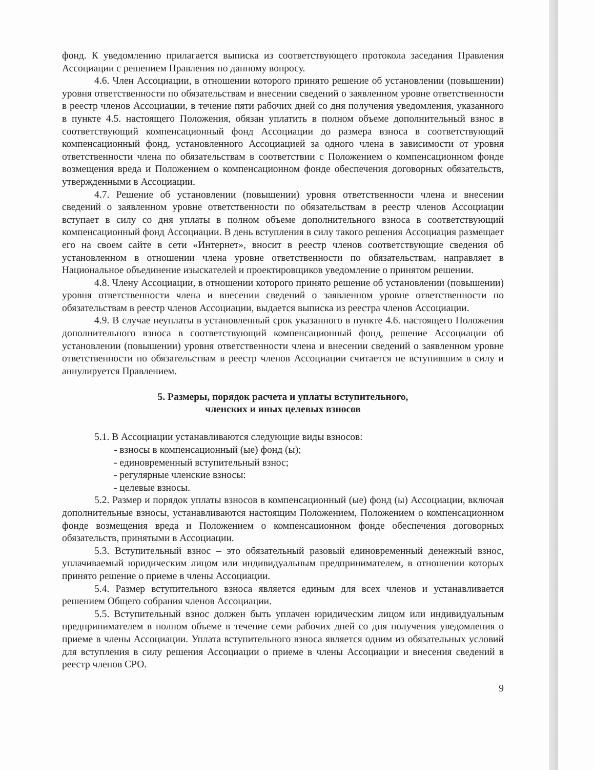фонд. К уведомлению прилагается выписка из соответствующего протокола заседания Правления Ассоциации с решением Правления по данному вопросу.
4.6. Член Ассоциации, в отношении которого принято решение об установлении (повышении) уровня ответственности по обязательствам и внесении сведений о заявленном уровне ответственности в реестр членов Ассоциации, в течение пяти рабочих дней со дня получения уведомления, указанного в пункте 4.5. настоящего Положения, обязан уплатить в полном объеме дополнительный взнос в соответствующий компенсационный фонд Ассоциации до размера взноса в соответствующий компенсационный фонд, установленного Ассоциацией за одного члена в зависимости от уровня ответственности члена по обязательствам в соответствии с Положением о компенсационном фонде возмещения вреда и Положением о компенсационном фонде обеспечения договорных обязательств, утвержденными в Ассоциации.
4.7. Решение об установлении (повышении) уровня ответственности члена и внесении сведений о заявленном уровне ответственности по обязательствам в реестр членов Ассоциации вступает в силу со дня уплаты в полном объеме дополнительного взноса в соответствующий компенсационный фонд Ассоциации. В день вступления в силу такого решения Ассоциация размещает его на своем сайте в сети «Интернет», вносит в реестр членов соответствующие сведения об установленном в отношении члена уровне ответственности по обязательствам, направляет в Национальное объединение изыскателей и проектировщиков уведомление о принятом решении.
4.8. Члену Ассоциации, в отношении которого принято решение об установлении (повышении) уровня ответственности члена и внесении сведений о заявленном уровне ответственности по обязательствам в реестр членов Ассоциации, выдается выписка из реестра членов Ассоциации.
4.9. В случае неуплаты в установленный срок указанного в пункте 4.6. настоящего Положения дополнительного взноса в соответствующий компенсационный фонд, решение Ассоциации об установлении (повышении) уровня ответственности члена и внесении сведений о заявленном уровне ответственности по обязательствам в реестр членов Ассоциации считается не вступившим в силу и аннулируется Правлением.
5. Размеры, порядок расчета и уплаты вступительного,
членских и иных целевых взносов
5.1. В Ассоциации устанавливаются следующие виды взносов:
- взносы в компенсационный (ые) фонд (ы);
- единовременный вступительный взнос;
- регулярные членские взносы:
- целевые взносы.
5.2. Размер и порядок уплаты взносов в компенсационный (ые) фонд (ы) Ассоциации, включая дополнительные взносы, устанавливаются настоящим Положением, Положением о компенсационном фонде возмещения вреда и Положением о компенсационном фонде обеспечения договорных обязательств, принятыми в Ассоциации.
5.3. Вступительный взнос – это обязательный разовый единовременный денежный взнос, уплачиваемый юридическим лицом или индивидуальным предпринимателем, в отношении которых принято решение о приеме в члены Ассоциации.
5.4. Размер вступительного взноса является единым для всех членов и устанавливается решением Общего собрания членов Ассоциации.
5.5. Вступительный взнос должен быть уплачен юридическим лицом или индивидуальным предпринимателем в полном объеме в течение семи рабочих дней со дня получения уведомления о приеме в члены Ассоциации. Уплата вступительного взноса является одним из обязательных условий для вступления в силу решения Ассоциации о приеме в члены Ассоциации и внесения сведений в реестр членов СРО.
9